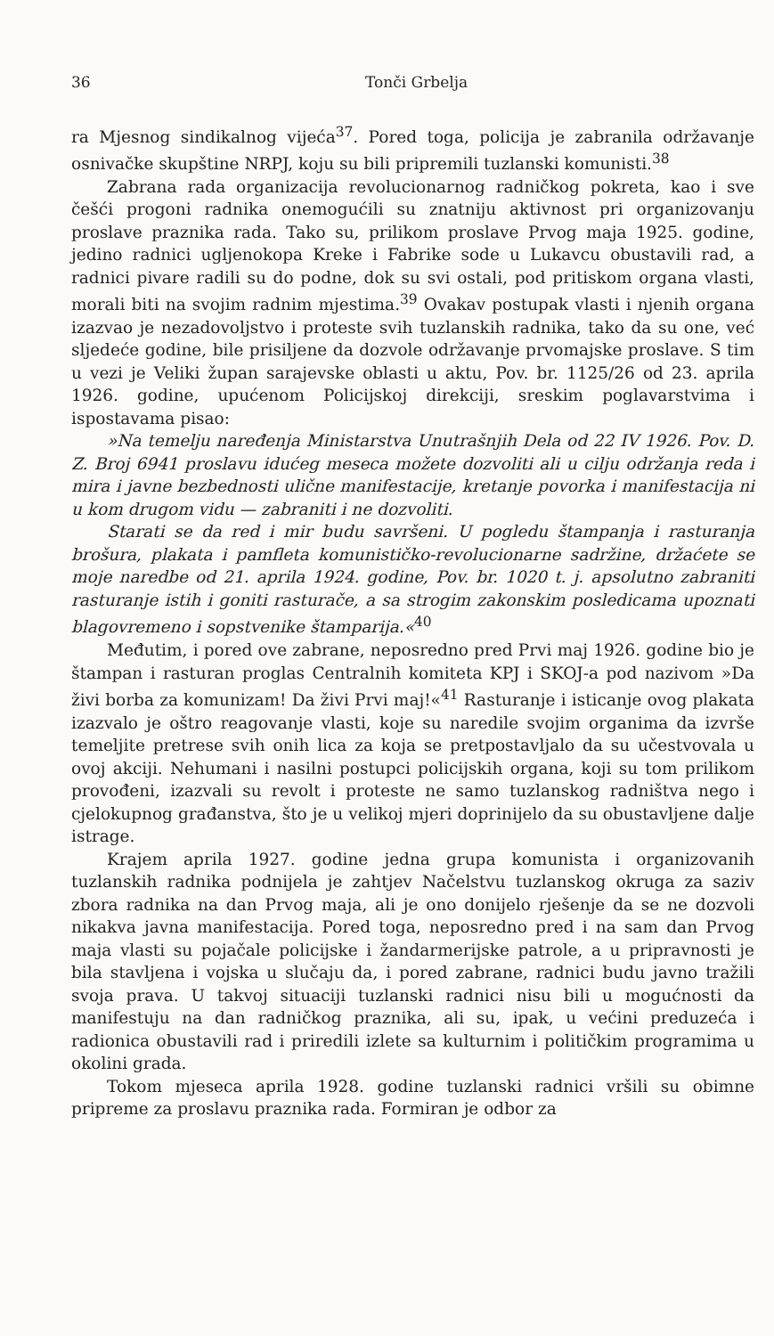36 Tonči Grbelja
ra Mjesnog sindikalnog vijeća<sup>37</sup>. Pored toga, policija je zabranila održavanje osnivačke skupštine NRPJ, koju su bili pripremili tuzlanski komunisti.<sup>38</sup>
Zabrana rada organizacija revolucionarnog radničkog pokreta, kao i sve češći progoni radnika onemogućili su znatniju aktivnost pri organizovanju proslave praznika rada. Tako su, prilikom proslave Prvog maja 1925. godine, jedino radnici ugljenokopa Kreke i Fabrike sode u Lukavcu obustavili rad, a radnici pivare radili su do podne, dok su svi ostali, pod pritiskom organa vlasti, morali biti na svojim radnim mjestima.<sup>39</sup> Ovakav postupak vlasti i njenih organa izazvao je nezadovoljstvo i proteste svih tuzlanskih radnika, tako da su one, već sljedeće godine, bile prisiljene da dozvole održavanje prvomajske proslave. S tim u vezi je Veliki župan sarajevske oblasti u aktu, Pov. br. 1125/26 od 23. aprila 1926. godine, upućenom Policijskoj direkciji, sreskim poglavarstvima i ispostavama pisao:
»Na temelju naređenja Ministarstva Unutrašnjih Dela od 22 IV 1926. Pov. D. Z. Broj 6941 proslavu idućeg meseca možete dozvoliti ali u cilju održanja reda i mira i javne bezbednosti ulične manifestacije, kretanje povorka i manifestacija ni u kom drugom vidu — zabraniti i ne dozvoliti.
Starati se da red i mir budu savršeni. U pogledu štampanja i rasturanja brošura, plakata i pamfleta komunističko-revolucionarne sadržine, držaćete se moje naredbe od 21. aprila 1924. godine, Pov. br. 1020 t. j. apsolutno zabraniti rasturanje istih i goniti rasturače, a sa strogim zakonskim posledicama upoznati blagovremeno i sopstvenike štamparija.«<sup>40</sup>
Međutim, i pored ove zabrane, neposredno pred Prvi maj 1926. godine bio je štampan i rasturan proglas Centralnih komiteta KPJ i SKOJ-a pod nazivom »Da živi borba za komunizam! Da živi Prvi maj!«<sup>41</sup> Rasturanje i isticanje ovog plakata izazvalo je oštro reagovanje vlasti, koje su naredile svojim organima da izvrše temeljite pretrese svih onih lica za koja se pretpostavljalo da su učestvovala u ovoj akciji. Nehumani i nasilni postupci policijskih organa, koji su tom prilikom provođeni, izazvali su revolt i proteste ne samo tuzlanskog radništva nego i cjelokupnog građanstva, što je u velikoj mjeri doprinijelo da su obustavljene dalje istrage.
Krajem aprila 1927. godine jedna grupa komunista i organizovanih tuzlanskih radnika podnijela je zahtjev Načelstvu tuzlanskog okruga za saziv zbora radnika na dan Prvog maja, ali je ono donijelo rješenje da se ne dozvoli nikakva javna manifestacija. Pored toga, neposredno pred i na sam dan Prvog maja vlasti su pojačale policijske i žandarmerijske patrole, a u pripravnosti je bila stavljena i vojska u slučaju da, i pored zabrane, radnici budu javno tražili svoja prava. U takvoj situaciji tuzlanski radnici nisu bili u mogućnosti da manifestuju na dan radničkog praznika, ali su, ipak, u većini preduzeća i radionica obustavili rad i priredili izlete sa kulturnim i političkim programima u okolini grada.
Tokom mjeseca aprila 1928. godine tuzlanski radnici vršili su obimne pripreme za proslavu praznika rada. Formiran je odbor za